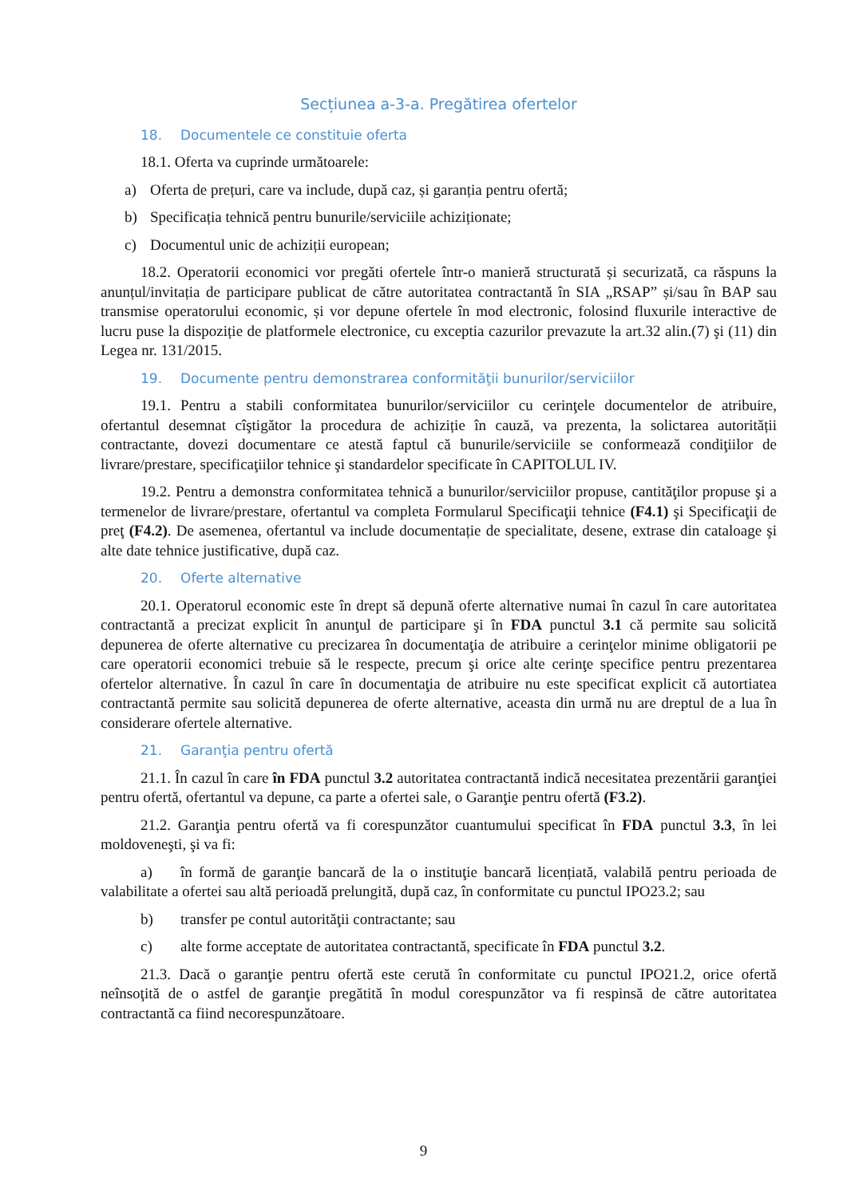Secțiunea a-3-a. Pregătirea ofertelor
18. Documentele ce constituie oferta
18.1. Oferta va cuprinde următoarele:
a) Oferta de prețuri, care va include, după caz, și garanția pentru ofertă;
b) Specificația tehnică pentru bunurile/serviciile achiziționate;
c) Documentul unic de achiziții european;
18.2. Operatorii economici vor pregăti ofertele într-o manieră structurată și securizată, ca răspuns la anunțul/invitația de participare publicat de către autoritatea contractantă în SIA „RSAP” și/sau în BAP sau transmise operatorului economic, și vor depune ofertele în mod electronic, folosind fluxurile interactive de lucru puse la dispoziție de platformele electronice, cu exceptia cazurilor prevazute la art.32 alin.(7) şi (11) din Legea nr. 131/2015.
19. Documente pentru demonstrarea conformităţii bunurilor/serviciilor
19.1. Pentru a stabili conformitatea bunurilor/serviciilor cu cerinţele documentelor de atribuire, ofertantul desemnat cîştigător la procedura de achiziție în cauză, va prezenta, la solictarea autorității contractante, dovezi documentare ce atestă faptul că bunurile/serviciile se conformează condiţiilor de livrare/prestare, specificaţiilor tehnice şi standardelor specificate în CAPITOLUL IV.
19.2. Pentru a demonstra conformitatea tehnică a bunurilor/serviciilor propuse, cantităţilor propuse şi a termenelor de livrare/prestare, ofertantul va completa Formularul Specificaţii tehnice (F4.1) şi Specificaţii de preţ (F4.2). De asemenea, ofertantul va include documentație de specialitate, desene, extrase din cataloage şi alte date tehnice justificative, după caz.
20. Oferte alternative
20.1. Operatorul economic este în drept să depună oferte alternative numai în cazul în care autoritatea contractantă a precizat explicit în anunţul de participare şi în FDA punctul 3.1 că permite sau solicită depunerea de oferte alternative cu precizarea în documentaţia de atribuire a cerinţelor minime obligatorii pe care operatorii economici trebuie să le respecte, precum şi orice alte cerinţe specifice pentru prezentarea ofertelor alternative. În cazul în care în documentaţia de atribuire nu este specificat explicit că autortiatea contractantă permite sau solicită depunerea de oferte alternative, aceasta din urmă nu are dreptul de a lua în considerare ofertele alternative.
21. Garanţia pentru ofertă
21.1. În cazul în care în FDA punctul 3.2 autoritatea contractantă indică necesitatea prezentării garanţiei pentru ofertă, ofertantul va depune, ca parte a ofertei sale, o Garanţie pentru ofertă (F3.2).
21.2. Garanţia pentru ofertă va fi corespunzător cuantumului specificat în FDA punctul 3.3, în lei moldoveneşti, şi va fi:
a) în formă de garanţie bancară de la o instituţie bancară licențiată, valabilă pentru perioada de valabilitate a ofertei sau altă perioadă prelungită, după caz, în conformitate cu punctul IPO23.2; sau
b) transfer pe contul autorităţii contractante; sau
c) alte forme acceptate de autoritatea contractantă, specificate în FDA punctul 3.2.
21.3. Dacă o garanţie pentru ofertă este cerută în conformitate cu punctul IPO21.2, orice ofertă neînsoţită de o astfel de garanţie pregătită în modul corespunzător va fi respinsă de către autoritatea contractantă ca fiind necorespunzătoare.
9